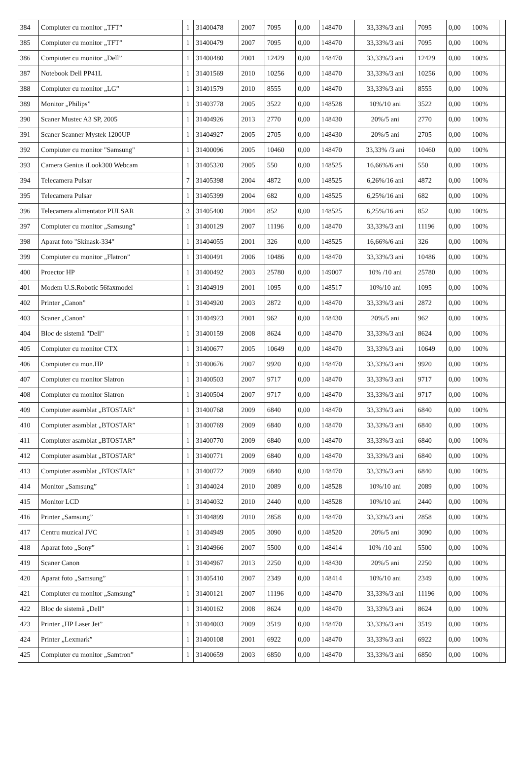| 384 | Compiuter cu monitor „TFT” | 1 | 31400478 | 2007 | 7095 | 0,00 | 148470 | 33,33%/3 ani | 7095 | 0,00 | 100% | |
| 385 | Compiuter cu monitor „TFT” | 1 | 31400479 | 2007 | 7095 | 0,00 | 148470 | 33,33%/3 ani | 7095 | 0,00 | 100% | |
| 386 | Compiuter cu monitor „Dell” | 1 | 31400480 | 2001 | 12429 | 0,00 | 148470 | 33,33%/3 ani | 12429 | 0,00 | 100% | |
| 387 | Notebook Dell PP41L | 1 | 31401569 | 2010 | 10256 | 0,00 | 148470 | 33,33%/3 ani | 10256 | 0,00 | 100% | |
| 388 | Compiuter cu monitor „LG” | 1 | 31401579 | 2010 | 8555 | 0,00 | 148470 | 33,33%/3 ani | 8555 | 0,00 | 100% | |
| 389 | Monitor „Philips” | 1 | 31403778 | 2005 | 3522 | 0,00 | 148528 | 10%/10 ani | 3522 | 0,00 | 100% | |
| 390 | Scaner Mustec A3 SP, 2005 | 1 | 31404926 | 2013 | 2770 | 0,00 | 148430 | 20%/5 ani | 2770 | 0,00 | 100% | |
| 391 | Scaner Scanner Mystek 1200UP | 1 | 31404927 | 2005 | 2705 | 0,00 | 148430 | 20%/5 ani | 2705 | 0,00 | 100% | |
| 392 | Compiuter cu monitor "Samsung" | 1 | 31400096 | 2005 | 10460 | 0,00 | 148470 | 33,33% /3 ani | 10460 | 0,00 | 100% | |
| 393 | Camera Genius iLook300 Webcam | 1 | 31405320 | 2005 | 550 | 0,00 | 148525 | 16,66%/6 ani | 550 | 0,00 | 100% | |
| 394 | Telecamera Pulsar | 7 | 31405398 | 2004 | 4872 | 0,00 | 148525 | 6,26%/16 ani | 4872 | 0,00 | 100% | |
| 395 | Telecamera Pulsar | 1 | 31405399 | 2004 | 682 | 0,00 | 148525 | 6,25%/16 ani | 682 | 0,00 | 100% | |
| 396 | Telecamera alimentator PULSAR | 3 | 31405400 | 2004 | 852 | 0,00 | 148525 | 6,25%/16 ani | 852 | 0,00 | 100% | |
| 397 | Compiuter cu monitor „Samsung” | 1 | 31400129 | 2007 | 11196 | 0,00 | 148470 | 33,33%/3 ani | 11196 | 0,00 | 100% | |
| 398 | Aparat foto "Skinask-334" | 1 | 31404055 | 2001 | 326 | 0,00 | 148525 | 16,66%/6 ani | 326 | 0,00 | 100% | |
| 399 | Compiuter cu monitor „Flatron” | 1 | 31400491 | 2006 | 10486 | 0,00 | 148470 | 33,33%/3 ani | 10486 | 0,00 | 100% | |
| 400 | Proector HP | 1 | 31400492 | 2003 | 25780 | 0,00 | 149007 | 10% /10 ani | 25780 | 0,00 | 100% | |
| 401 | Modem U.S.Robotic 56faxmodel | 1 | 31404919 | 2001 | 1095 | 0,00 | 148517 | 10%/10 ani | 1095 | 0,00 | 100% | |
| 402 | Printer „Canon” | 1 | 31404920 | 2003 | 2872 | 0,00 | 148470 | 33,33%/3 ani | 2872 | 0,00 | 100% | |
| 403 | Scaner „Canon” | 1 | 31404923 | 2001 | 962 | 0,00 | 148430 | 20%/5 ani | 962 | 0,00 | 100% | |
| 404 | Bloc de sistemă "Dell" | 1 | 31400159 | 2008 | 8624 | 0,00 | 148470 | 33,33%/3 ani | 8624 | 0,00 | 100% | |
| 405 | Compiuter cu monitor CTX | 1 | 31400677 | 2005 | 10649 | 0,00 | 148470 | 33,33%/3 ani | 10649 | 0,00 | 100% | |
| 406 | Compiuter cu mon.HP | 1 | 31400676 | 2007 | 9920 | 0,00 | 148470 | 33,33%/3 ani | 9920 | 0,00 | 100% | |
| 407 | Compiuter cu monitor Slatron | 1 | 31400503 | 2007 | 9717 | 0,00 | 148470 | 33,33%/3 ani | 9717 | 0,00 | 100% | |
| 408 | Compiuter cu monitor Slatron | 1 | 31400504 | 2007 | 9717 | 0,00 | 148470 | 33,33%/3 ani | 9717 | 0,00 | 100% | |
| 409 | Compiuter asamblat „BTOSTAR” | 1 | 31400768 | 2009 | 6840 | 0,00 | 148470 | 33,33%/3 ani | 6840 | 0,00 | 100% | |
| 410 | Compiuter asamblat „BTOSTAR” | 1 | 31400769 | 2009 | 6840 | 0,00 | 148470 | 33,33%/3 ani | 6840 | 0,00 | 100% | |
| 411 | Compiuter asamblat „BTOSTAR” | 1 | 31400770 | 2009 | 6840 | 0,00 | 148470 | 33,33%/3 ani | 6840 | 0,00 | 100% | |
| 412 | Compiuter asamblat „BTOSTAR” | 1 | 31400771 | 2009 | 6840 | 0,00 | 148470 | 33,33%/3 ani | 6840 | 0,00 | 100% | |
| 413 | Compiuter asamblat „BTOSTAR” | 1 | 31400772 | 2009 | 6840 | 0,00 | 148470 | 33,33%/3 ani | 6840 | 0,00 | 100% | |
| 414 | Monitor „Samsung” | 1 | 31404024 | 2010 | 2089 | 0,00 | 148528 | 10%/10 ani | 2089 | 0,00 | 100% | |
| 415 | Monitor LCD | 1 | 31404032 | 2010 | 2440 | 0,00 | 148528 | 10%/10 ani | 2440 | 0,00 | 100% | |
| 416 | Printer „Samsung” | 1 | 31404899 | 2010 | 2858 | 0,00 | 148470 | 33,33%/3 ani | 2858 | 0,00 | 100% | |
| 417 | Centru muzical JVC | 1 | 31404949 | 2005 | 3090 | 0,00 | 148520 | 20%/5 ani | 3090 | 0,00 | 100% | |
| 418 | Aparat foto „Sony” | 1 | 31404966 | 2007 | 5500 | 0,00 | 148414 | 10% /10 ani | 5500 | 0,00 | 100% | |
| 419 | Scaner Canon | 1 | 31404967 | 2013 | 2250 | 0,00 | 148430 | 20%/5 ani | 2250 | 0,00 | 100% | |
| 420 | Aparat foto „Samsung” | 1 | 31405410 | 2007 | 2349 | 0,00 | 148414 | 10%/10 ani | 2349 | 0,00 | 100% | |
| 421 | Compiuter cu monitor „Samsung” | 1 | 31400121 | 2007 | 11196 | 0,00 | 148470 | 33,33%/3 ani | 11196 | 0,00 | 100% | |
| 422 | Bloc de sistemă „Dell” | 1 | 31400162 | 2008 | 8624 | 0,00 | 148470 | 33,33%/3 ani | 8624 | 0,00 | 100% | |
| 423 | Printer „HP Laser Jet” | 1 | 31404003 | 2009 | 3519 | 0,00 | 148470 | 33,33%/3 ani | 3519 | 0,00 | 100% | |
| 424 | Printer „Lexmark” | 1 | 31400108 | 2001 | 6922 | 0,00 | 148470 | 33,33%/3 ani | 6922 | 0,00 | 100% | |
| 425 | Compiuter cu monitor „Samtron” | 1 | 31400659 | 2003 | 6850 | 0,00 | 148470 | 33,33%/3 ani | 6850 | 0,00 | 100% | |